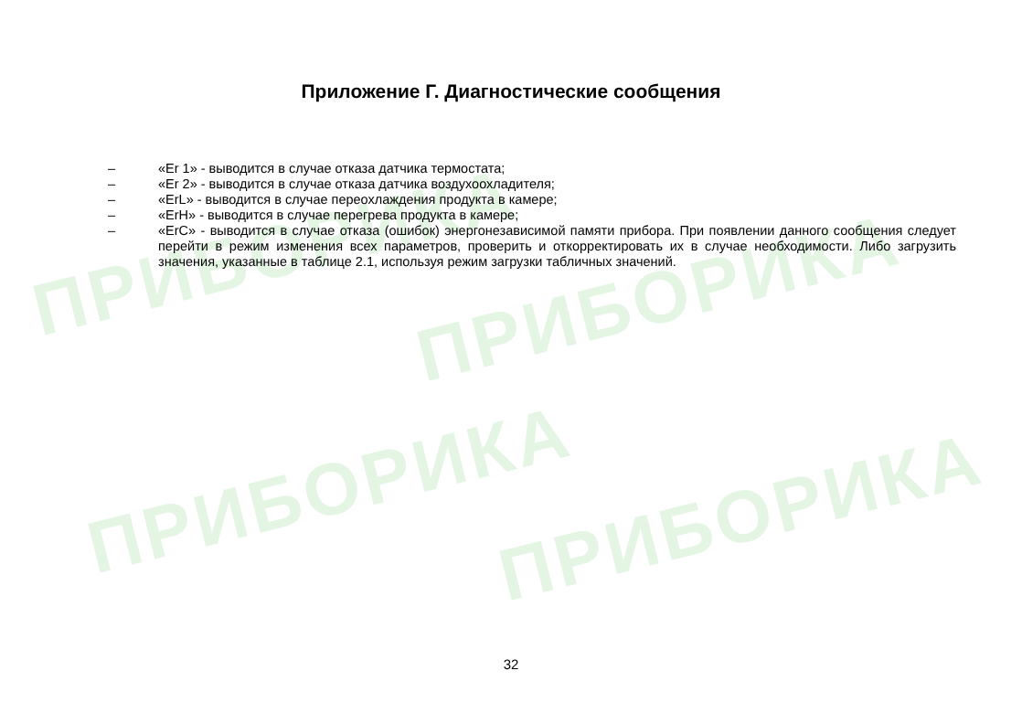ПРИБОРИКА
ПРИБОРИКА
ПРИБОРИКА ПРИБОРИКА
Приложение Г. Диагностические сообщения
– «Er 1» - выводится в случае отказа датчика термостата;
– «Er 2» - выводится в случае отказа датчика воздухоохладителя;
– «ErL» - выводится в случае переохлаждения продукта в камере;
– «ErH» - выводится в случае перегрева продукта в камере;
– «ErC» - выводится в случае отказа (ошибок) энергонезависимой памяти прибора. При появлении данного сообщения следует перейти в режим изменения всех параметров, проверить и откорректировать их в случае необходимости. Либо загрузить значения, указанные в таблице 2.1, используя режим загрузки табличных значений.
32